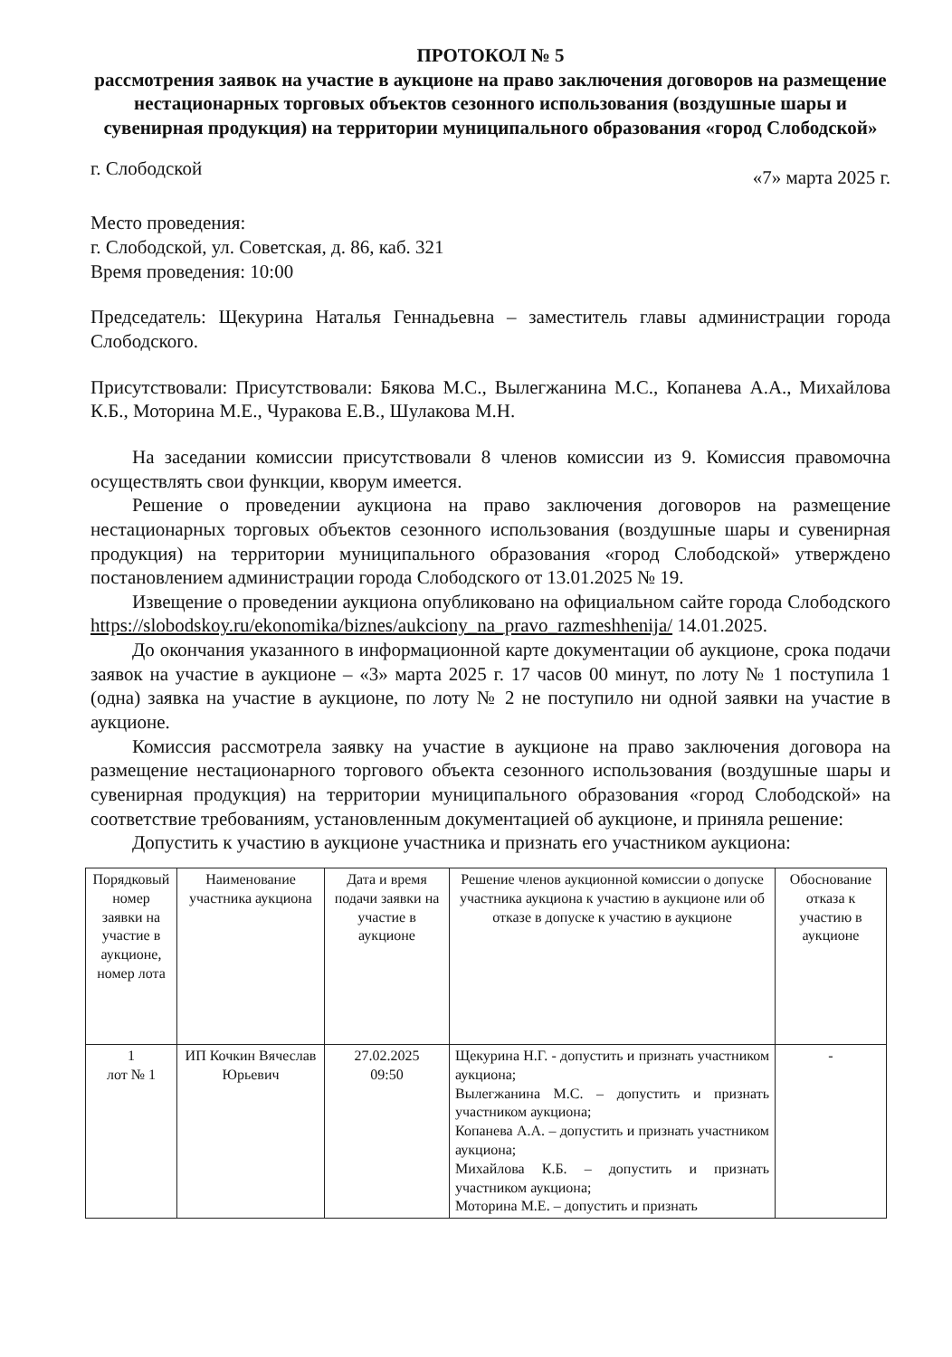ПРОТОКОЛ № 5
рассмотрения заявок на участие в аукционе на право заключения договоров на размещение нестационарных торговых объектов сезонного использования (воздушные шары и сувенирная продукция) на территории муниципального образования «город Слободской»
г. Слободской «7» марта 2025 г.
Место проведения:
г. Слободской, ул. Советская, д. 86, каб. 321
Время проведения: 10:00
Председатель: Щекурина Наталья Геннадьевна – заместитель главы администрации города Слободского.
Присутствовали: Присутствовали: Бякова М.С., Вылегжанина М.С., Копанева А.А., Михайлова К.Б., Моторина М.Е., Чуракова Е.В., Шулакова М.Н.
На заседании комиссии присутствовали 8 членов комиссии из 9. Комиссия правомочна осуществлять свои функции, кворум имеется.
Решение о проведении аукциона на право заключения договоров на размещение нестационарных торговых объектов сезонного использования (воздушные шары и сувенирная продукция) на территории муниципального образования «город Слободской» утверждено постановлением администрации города Слободского от 13.01.2025 № 19.
Извещение о проведении аукциона опубликовано на официальном сайте города Слободского https://slobodskoy.ru/ekonomika/biznes/aukciony_na_pravo_razmeshhenija/ 14.01.2025.
До окончания указанного в информационной карте документации об аукционе, срока подачи заявок на участие в аукционе – «3» марта 2025 г. 17 часов 00 минут, по лоту № 1 поступила 1 (одна) заявка на участие в аукционе, по лоту № 2 не поступило ни одной заявки на участие в аукционе.
Комиссия рассмотрела заявку на участие в аукционе на право заключения договора на размещение нестационарного торгового объекта сезонного использования (воздушные шары и сувенирная продукция) на территории муниципального образования «город Слободской» на соответствие требованиям, установленным документацией об аукционе, и приняла решение:
Допустить к участию в аукционе участника и признать его участником аукциона:
| Порядковый номер заявки на участие в аукционе, номер лота | Наименование участника аукциона | Дата и время подачи заявки на участие в аукционе | Решение членов аукционной комиссии о допуске участника аукциона к участию в аукционе или об отказе в допуске к участию в аукционе | Обоснование отказа к участию в аукционе |
| --- | --- | --- | --- | --- |
| 1 лот № 1 | ИП Кочкин Вячеслав Юрьевич | 27.02.2025 09:50 | Щекурина Н.Г. - допустить и признать участником аукциона; Вылегжанина М.С. – допустить и признать участником аукциона; Копанева А.А. – допустить и признать участником аукциона; Михайлова К.Б. – допустить и признать участником аукциона; Моторина М.Е. – допустить и признать | - |